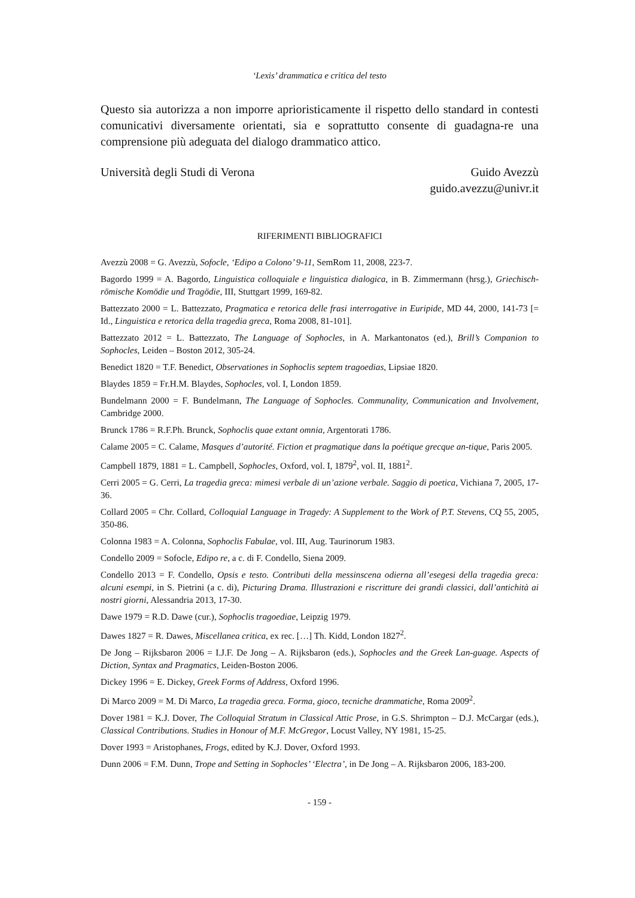‘Lexis’ drammatica e critica del testo
Questo sia autorizza a non imporre aprioristicamente il rispetto dello standard in contesti comunicativi diversamente orientati, sia e soprattutto consente di guadagna-re una comprensione più adeguata del dialogo drammatico attico.
Università degli Studi di Verona
Guido Avezzù
guido.avezzu@univr.it
RIFERIMENTI BIBLIOGRAFICI
Avezzù 2008 = G. Avezzù, Sofocle, ‘Edipo a Colono’ 9-11, SemRom 11, 2008, 223-7.
Bagordo 1999 = A. Bagordo, Linguistica colloquiale e linguistica dialogica, in B. Zimmermann (hrsg.), Griechisch-römische Komödie und Tragödie, III, Stuttgart 1999, 169-82.
Battezzato 2000 = L. Battezzato, Pragmatica e retorica delle frasi interrogative in Euripide, MD 44, 2000, 141-73 [= Id., Linguistica e retorica della tragedia greca, Roma 2008, 81-101].
Battezzato 2012 = L. Battezzato, The Language of Sophocles, in A. Markantonatos (ed.), Brill’s Companion to Sophocles, Leiden – Boston 2012, 305-24.
Benedict 1820 = T.F. Benedict, Observationes in Sophoclis septem tragoedias, Lipsiae 1820.
Blaydes 1859 = Fr.H.M. Blaydes, Sophocles, vol. I, London 1859.
Bundelmann 2000 = F. Bundelmann, The Language of Sophocles. Communality, Communication and Involvement, Cambridge 2000.
Brunck 1786 = R.F.Ph. Brunck, Sophoclis quae extant omnia, Argentorati 1786.
Calame 2005 = C. Calame, Masques d’autorité. Fiction et pragmatique dans la poétique grecque an-tique, Paris 2005.
Campbell 1879, 1881 = L. Campbell, Sophocles, Oxford, vol. I, 1879<sup>2</sup>, vol. II, 1881<sup>2</sup>.
Cerri 2005 = G. Cerri, La tragedia greca: mimesi verbale di un’azione verbale. Saggio di poetica, Vichiana 7, 2005, 17-36.
Collard 2005 = Chr. Collard, Colloquial Language in Tragedy: A Supplement to the Work of P.T. Stevens, CQ 55, 2005, 350-86.
Colonna 1983 = A. Colonna, Sophoclis Fabulae, vol. III, Aug. Taurinorum 1983.
Condello 2009 = Sofocle, Edipo re, a c. di F. Condello, Siena 2009.
Condello 2013 = F. Condello, Opsis e testo. Contributi della messinscena odierna all’esegesi della tragedia greca: alcuni esempi, in S. Pietrini (a c. di), Picturing Drama. Illustrazioni e riscritture dei grandi classici, dall’antichità ai nostri giorni, Alessandria 2013, 17-30.
Dawe 1979 = R.D. Dawe (cur.), Sophoclis tragoediae, Leipzig 1979.
Dawes 1827 = R. Dawes, Miscellanea critica, ex rec. […] Th. Kidd, London 1827<sup>2</sup>.
De Jong – Rijksbaron 2006 = I.J.F. De Jong – A. Rijksbaron (eds.), Sophocles and the Greek Lan-guage. Aspects of Diction, Syntax and Pragmatics, Leiden-Boston 2006.
Dickey 1996 = E. Dickey, Greek Forms of Address, Oxford 1996.
Di Marco 2009 = M. Di Marco, La tragedia greca. Forma, gioco, tecniche drammatiche, Roma 2009<sup>2</sup>.
Dover 1981 = K.J. Dover, The Colloquial Stratum in Classical Attic Prose, in G.S. Shrimpton – D.J. McCargar (eds.), Classical Contributions. Studies in Honour of M.F. McGregor, Locust Valley, NY 1981, 15-25.
Dover 1993 = Aristophanes, Frogs, edited by K.J. Dover, Oxford 1993.
Dunn 2006 = F.M. Dunn, Trope and Setting in Sophocles’ ‘Electra’, in De Jong – A. Rijksbaron 2006, 183-200.
- 159 -